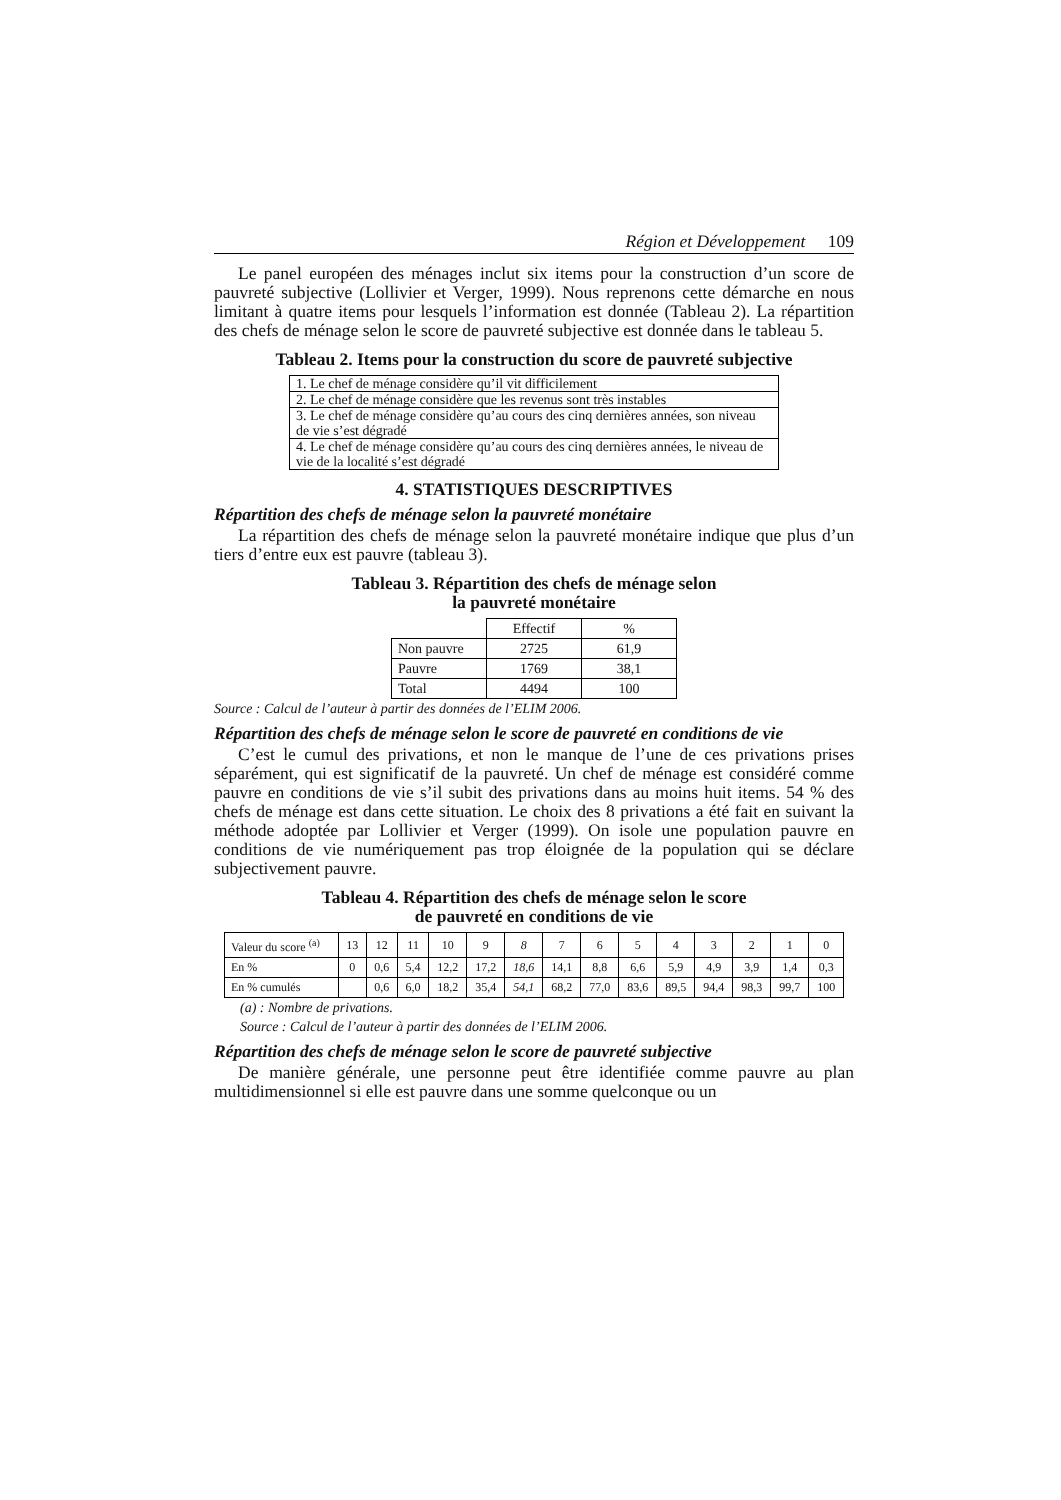Région et Développement 109
Le panel européen des ménages inclut six items pour la construction d’un score de pauvreté subjective (Lollivier et Verger, 1999). Nous reprenons cette démarche en nous limitant à quatre items pour lesquels l’information est donnée (Tableau 2). La répartition des chefs de ménage selon le score de pauvreté subjective est donnée dans le tableau 5.
Tableau 2. Items pour la construction du score de pauvreté subjective
| 1. Le chef de ménage considère qu’il vit difficilement |
| 2. Le chef de ménage considère que les revenus sont très instables |
| 3. Le chef de ménage considère qu’au cours des cinq dernières années, son niveau de vie s’est dégradé |
| 4. Le chef de ménage considère qu’au cours des cinq dernières années, le niveau de vie de la localité s’est dégradé |
4. STATISTIQUES DESCRIPTIVES
Répartition des chefs de ménage selon la pauvreté monétaire
La répartition des chefs de ménage selon la pauvreté monétaire indique que plus d’un tiers d’entre eux est pauvre (tableau 3).
Tableau 3. Répartition des chefs de ménage selon
la pauvreté monétaire
| | Effectif | % |
| Non pauvre | 2725 | 61,9 |
| Pauvre | 1769 | 38,1 |
| Total | 4494 | 100 |
Source : Calcul de l’auteur à partir des données de l’ELIM 2006.
Répartition des chefs de ménage selon le score de pauvreté en conditions de vie
C’est le cumul des privations, et non le manque de l’une de ces privations prises séparément, qui est significatif de la pauvreté. Un chef de ménage est considéré comme pauvre en conditions de vie s’il subit des privations dans au moins huit items. 54 % des chefs de ménage est dans cette situation. Le choix des 8 privations a été fait en suivant la méthode adoptée par Lollivier et Verger (1999). On isole une population pauvre en conditions de vie numériquement pas trop éloignée de la population qui se déclare subjectivement pauvre.
Tableau 4. Répartition des chefs de ménage selon le score
de pauvreté en conditions de vie
| Valeur du score <sup>(a)</sup> | 13 | 12 | 11 | 10 | 9 | 8 | 7 | 6 | 5 | 4 | 3 | 2 | 1 | 0 |
| En % | 0 | 0,6 | 5,4 | 12,2 | 17,2 | 18,6 | 14,1 | 8,8 | 6,6 | 5,9 | 4,9 | 3,9 | 1,4 | 0,3 |
| En % cumulés | | 0,6 | 6,0 | 18,2 | 35,4 | 54,1 | 68,2 | 77,0 | 83,6 | 89,5 | 94,4 | 98,3 | 99,7 | 100 |
(a) : Nombre de privations.
Source : Calcul de l’auteur à partir des données de l’ELIM 2006.
Répartition des chefs de ménage selon le score de pauvreté subjective
De manière générale, une personne peut être identifiée comme pauvre au plan multidimensionnel si elle est pauvre dans une somme quelconque ou un